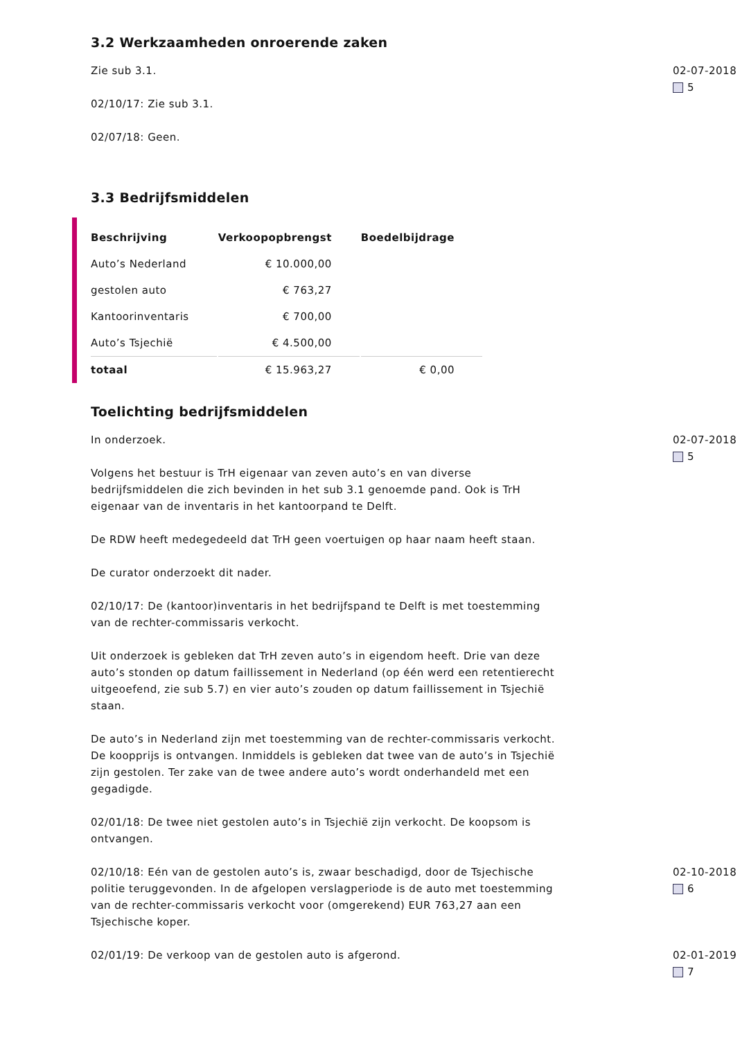3.2 Werkzaamheden onroerende zaken
Zie sub 3.1.
02/10/17: Zie sub 3.1.
02/07/18: Geen.
02-07-2018
5
3.3 Bedrijfsmiddelen
| Beschrijving | Verkoopopbrengst | Boedelbijdrage |
| --- | --- | --- |
| Auto’s Nederland | € 10.000,00 | |
| gestolen auto | € 763,27 | |
| Kantoorinventaris | € 700,00 | |
| Auto’s Tsjechië | € 4.500,00 | |
| totaal | € 15.963,27 | € 0,00 |
Toelichting bedrijfsmiddelen
In onderzoek.
Volgens het bestuur is TrH eigenaar van zeven auto’s en van diverse bedrijfsmiddelen die zich bevinden in het sub 3.1 genoemde pand. Ook is TrH eigenaar van de inventaris in het kantoorpand te Delft.
De RDW heeft medegedeeld dat TrH geen voertuigen op haar naam heeft staan.
De curator onderzoekt dit nader.
02/10/17: De (kantoor)inventaris in het bedrijfspand te Delft is met toestemming van de rechter-commissaris verkocht.
Uit onderzoek is gebleken dat TrH zeven auto’s in eigendom heeft. Drie van deze auto’s stonden op datum faillissement in Nederland (op één werd een retentierecht uitgeoefend, zie sub 5.7) en vier auto’s zouden op datum faillissement in Tsjechië staan.
De auto’s in Nederland zijn met toestemming van de rechter-commissaris verkocht. De koopprijs is ontvangen. Inmiddels is gebleken dat twee van de auto’s in Tsjechië zijn gestolen. Ter zake van de twee andere auto’s wordt onderhandeld met een gegadigde.
02/01/18: De twee niet gestolen auto’s in Tsjechië zijn verkocht. De koopsom is ontvangen.
02-07-2018
5
02/10/18: Eén van de gestolen auto’s is, zwaar beschadigd, door de Tsjechische politie teruggevonden. In de afgelopen verslagperiode is de auto met toestemming van de rechter-commissaris verkocht voor (omgerekend) EUR 763,27 aan een Tsjechische koper.
02-10-2018
6
02/01/19: De verkoop van de gestolen auto is afgerond. 02-01-2019
7